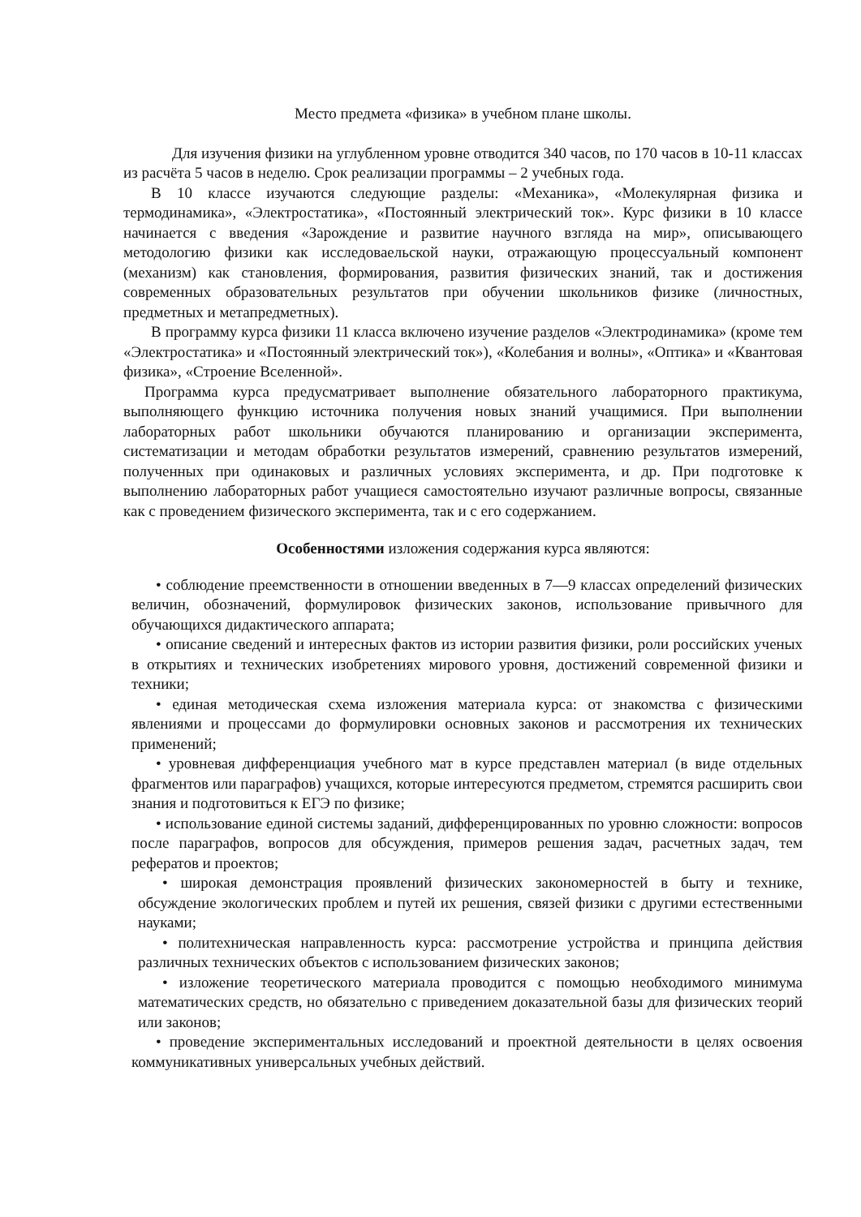Место предмета «физика» в учебном плане школы.
Для изучения физики на углубленном уровне отводится 340 часов, по 170 часов в 10-11 классах из расчёта 5 часов в неделю. Срок реализации программы – 2 учебных года.
В 10 классе изучаются следующие разделы: «Механика», «Молекулярная физика и термодинамика», «Электростатика», «Постоянный электрический ток». Курс физики в 10 классе начинается с введения «Зарождение и развитие научного взгляда на мир», описывающего методологию физики как исследоваельской науки, отражающую процессуальный компонент (механизм) как становления, формирования, развития физических знаний, так и достижения современных образовательных результатов при обучении школьников физике (личностных, предметных и метапредметных).
В программу курса физики 11 класса включено изучение разделов «Электродинамика» (кроме тем «Электростатика» и «Постоянный электрический ток»), «Колебания и волны», «Оптика» и «Квантовая физика», «Строение Вселенной».
Программа курса предусматривает выполнение обязательного лабораторного практикума, выполняющего функцию источника получения новых знаний учащимися. При выполнении лабораторных работ школьники обучаются планированию и организации эксперимента, систематизации и методам обработки результатов измерений, сравнению результатов измерений, полученных при одинаковых и различных условиях эксперимента, и др. При подготовке к выполнению лабораторных работ учащиеся самостоятельно изучают различные вопросы, связанные как с проведением физического эксперимента, так и с его содержанием.
Особенностями изложения содержания курса являются:
• соблюдение преемственности в отношении введенных в 7—9 классах определений физических величин, обозначений, формулировок физических законов, использование привычного для обучающихся дидактического аппарата;
• описание сведений и интересных фактов из истории развития физики, роли российских ученых в открытиях и технических изобретениях мирового уровня, достижений современной физики и техники;
• единая методическая схема изложения материала курса: от знакомства с физическими явлениями и процессами до формулировки основных законов и рассмотрения их технических применений;
• уровневая дифференциация учебного мат в курсе представлен материал (в виде отдельных фрагментов или параграфов) учащихся, которые интересуются предметом, стремятся расширить свои знания и подготовиться к ЕГЭ по физике;
• использование единой системы заданий, дифференцированных по уровню сложности: вопросов после параграфов, вопросов для обсуждения, примеров решения задач, расчетных задач, тем рефератов и проектов;
• широкая демонстрация проявлений физических закономерностей в быту и технике, обсуждение экологических проблем и путей их решения, связей физики с другими естественными науками;
• политехническая направленность курса: рассмотрение устройства и принципа действия различных технических объектов с использованием физических законов;
• изложение теоретического материала проводится с помощью необходимого минимума математических средств, но обязательно с приведением доказательной базы для физических теорий или законов;
• проведение экспериментальных исследований и проектной деятельности в целях освоения коммуникативных универсальных учебных действий.